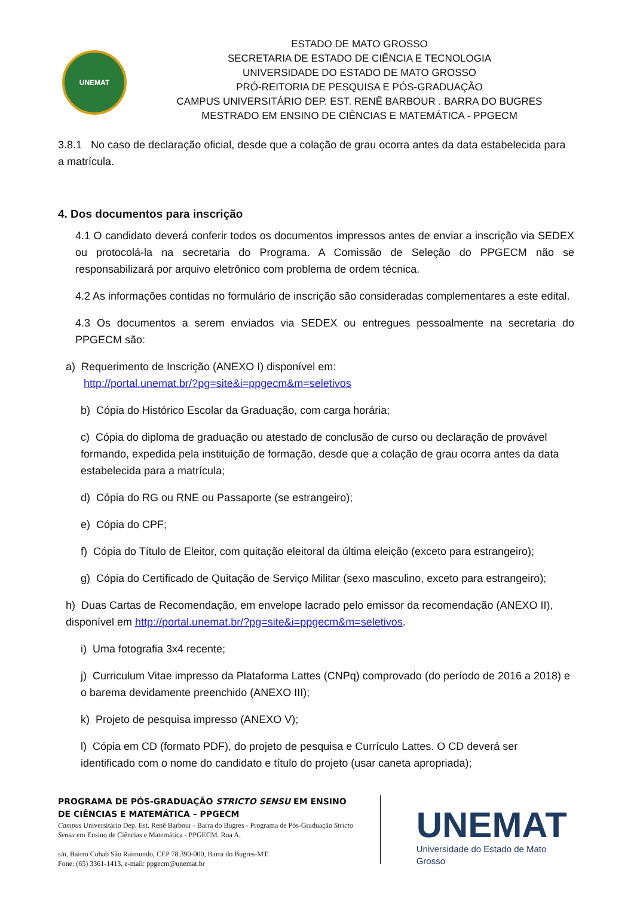UNEMAT
ESTADO DE MATO GROSSO
SECRETARIA DE ESTADO DE CIÊNCIA E TECNOLOGIA
UNIVERSIDADE DO ESTADO DE MATO GROSSO
PRÓ-REITORIA DE PESQUISA E PÓS-GRADUAÇÃO
CAMPUS UNIVERSITÁRIO DEP. EST. RENÊ BARBOUR . BARRA DO BUGRES
MESTRADO EM ENSINO DE CIÊNCIAS E MATEMÁTICA - PPGECM
3.8.1 No caso de declaração oficial, desde que a colação de grau ocorra antes da data estabelecida para a matrícula.
4. Dos documentos para inscrição
4.1 O candidato deverá conferir todos os documentos impressos antes de enviar a inscrição via SEDEX ou protocolá-la na secretaria do Programa. A Comissão de Seleção do PPGECM não se responsabilizará por arquivo eletrônico com problema de ordem técnica.
4.2 As informações contidas no formulário de inscrição são consideradas complementares a este edital.
4.3 Os documentos a serem enviados via SEDEX ou entregues pessoalmente na secretaria do PPGECM são:
a) Requerimento de Inscrição (ANEXO I) disponível em:
http://portal.unemat.br/?pg=site&i=ppgecm&m=seletivos
b) Cópia do Histórico Escolar da Graduação, com carga horária;
c) Cópia do diploma de graduação ou atestado de conclusão de curso ou declaração de provável formando, expedida pela instituição de formação, desde que a colação de grau ocorra antes da data estabelecida para a matrícula;
d) Cópia do RG ou RNE ou Passaporte (se estrangeiro);
e) Cópia do CPF;
f) Cópia do Título de Eleitor, com quitação eleitoral da última eleição (exceto para estrangeiro);
g) Cópia do Certificado de Quitação de Serviço Militar (sexo masculino, exceto para estrangeiro);
h) Duas Cartas de Recomendação, em envelope lacrado pelo emissor da recomendação (ANEXO II), disponível em http://portal.unemat.br/?pg=site&i=ppgecm&m=seletivos.
i) Uma fotografia 3x4 recente;
j) Curriculum Vitae impresso da Plataforma Lattes (CNPq) comprovado (do período de 2016 a 2018) e o barema devidamente preenchido (ANEXO III);
k) Projeto de pesquisa impresso (ANEXO V);
l) Cópia em CD (formato PDF), do projeto de pesquisa e Currículo Lattes. O CD deverá ser identificado com o nome do candidato e título do projeto (usar caneta apropriada);
PROGRAMA DE PÓS-GRADUAÇÃO STRICTO SENSU EM ENSINO DE CIÊNCIAS E MATEMÁTICA – PPGECM
Campus Universitário Dep. Est. Renê Barbour - Barra do Bugres - Programa de Pós-Graduação Stricto Sensu em Ensino de Ciências e Matemática - PPGECM. Rua A,
s/n, Bairro Cohab São Raimundo, CEP 78.390-000, Barra do Bugres-MT.
Fone: (65) 3361-1413, e-mail: ppgecm@unemat.br
UNEMAT
Universidade do Estado de Mato Grosso